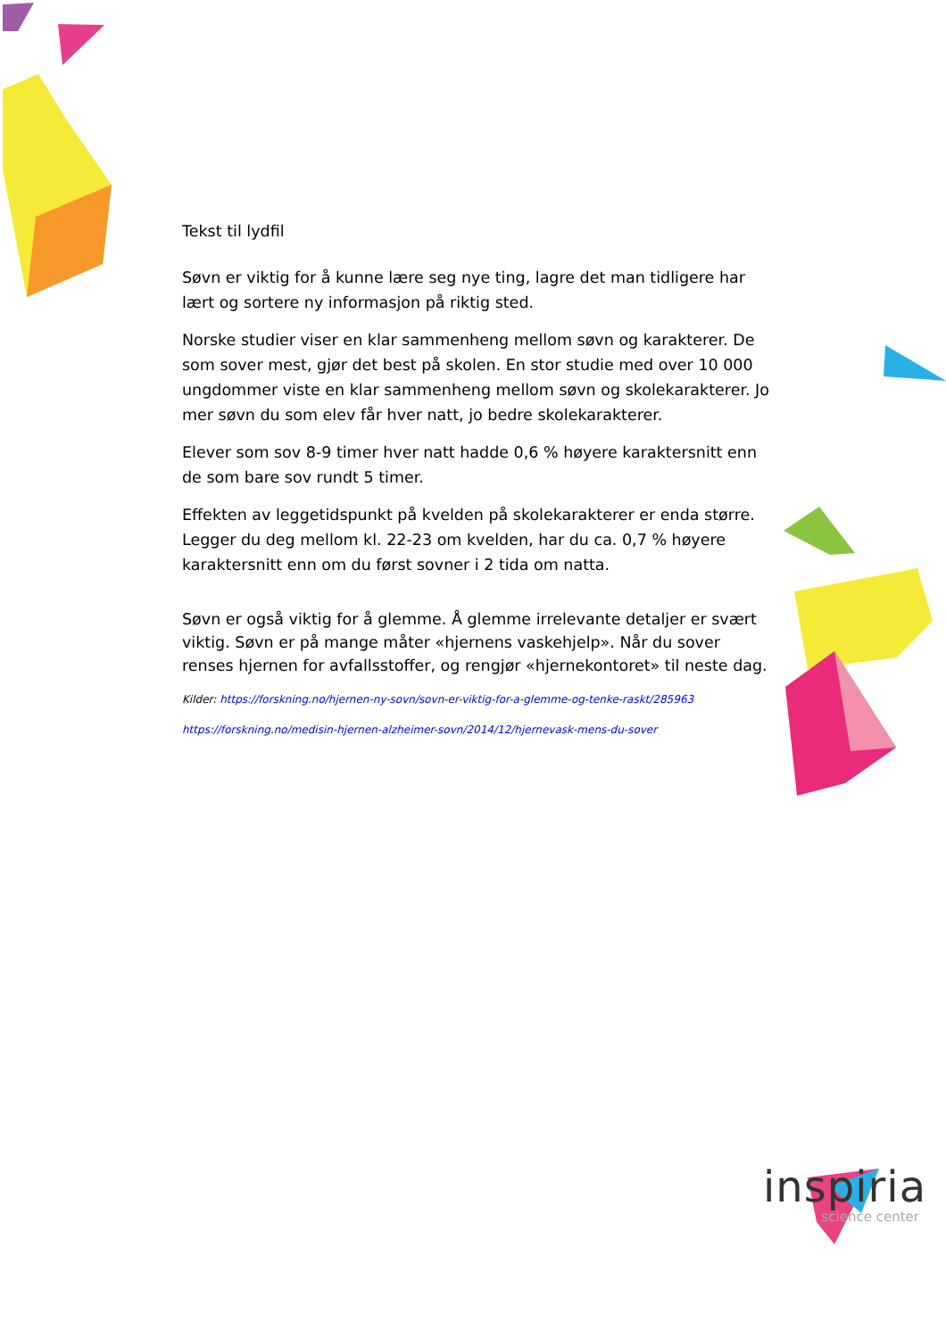Tekst til lydfil
Søvn er viktig for å kunne lære seg nye ting, lagre det man tidligere har lært og sortere ny informasjon på riktig sted.
Norske studier viser en klar sammenheng mellom søvn og karakterer. De som sover mest, gjør det best på skolen. En stor studie med over 10 000 ungdommer viste en klar sammenheng mellom søvn og skolekarakterer. Jo mer søvn du som elev får hver natt, jo bedre skolekarakterer.
Elever som sov 8-9 timer hver natt hadde 0,6 % høyere karaktersnitt enn de som bare sov rundt 5 timer.
Effekten av leggetidspunkt på kvelden på skolekarakterer er enda større. Legger du deg mellom kl. 22-23 om kvelden, har du ca. 0,7 % høyere karaktersnitt enn om du først sovner i 2 tida om natta.
Søvn er også viktig for å glemme. Å glemme irrelevante detaljer er svært viktig. Søvn er på mange måter «hjernens vaskehjelp». Når du sover renses hjernen for avfallsstoffer, og rengjør «hjernekontoret» til neste dag.
Kilder: https://forskning.no/hjernen-ny-sovn/sovn-er-viktig-for-a-glemme-og-tenke-raskt/285963
https://forskning.no/medisin-hjernen-alzheimer-sovn/2014/12/hjernevask-mens-du-sover
inspiria
science center